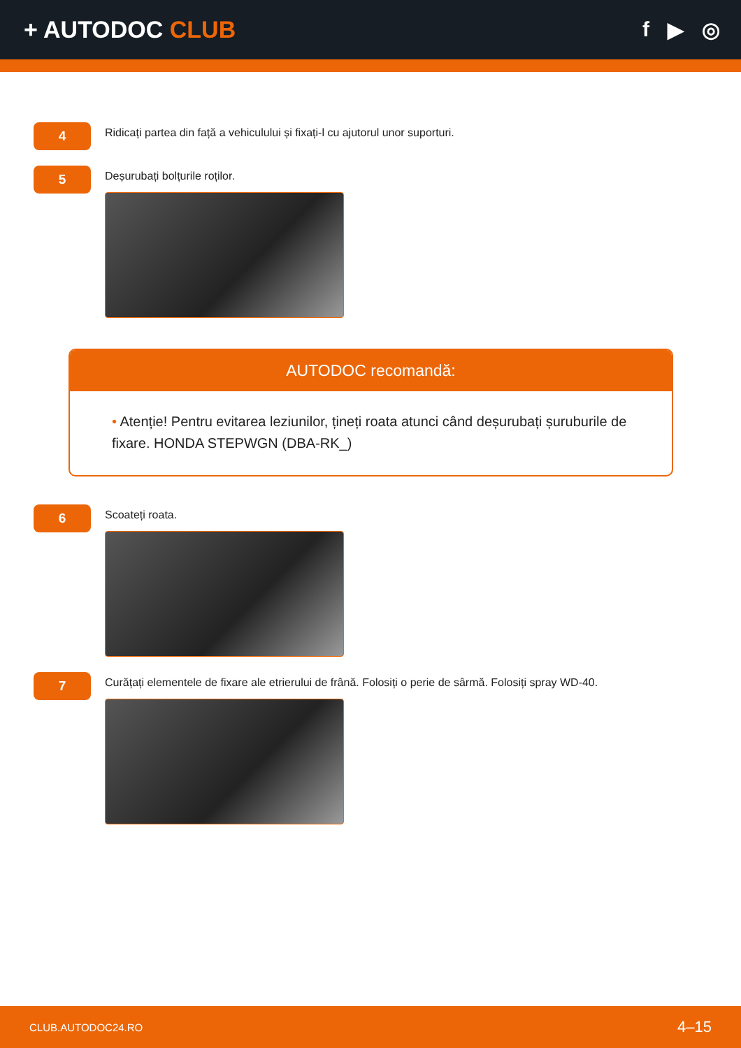+ AUTODOC CLUB f ▶ ◎
4
Ridicați partea din față a vehiculului și fixați-l cu ajutorul unor suporturi.
5
Deșurubați bolțurile roților.
AUTODOC recomandă:
• Atenție! Pentru evitarea leziunilor, țineți roata atunci când deșurubați șuruburile de fixare. HONDA STEPWGN (DBA-RK_)
6
Scoateți roata.
7
Curățați elementele de fixare ale etrierului de frână. Folosiți o perie de sârmă. Folosiți spray WD-40.
CLUB.AUTODOC24.RO 4–15